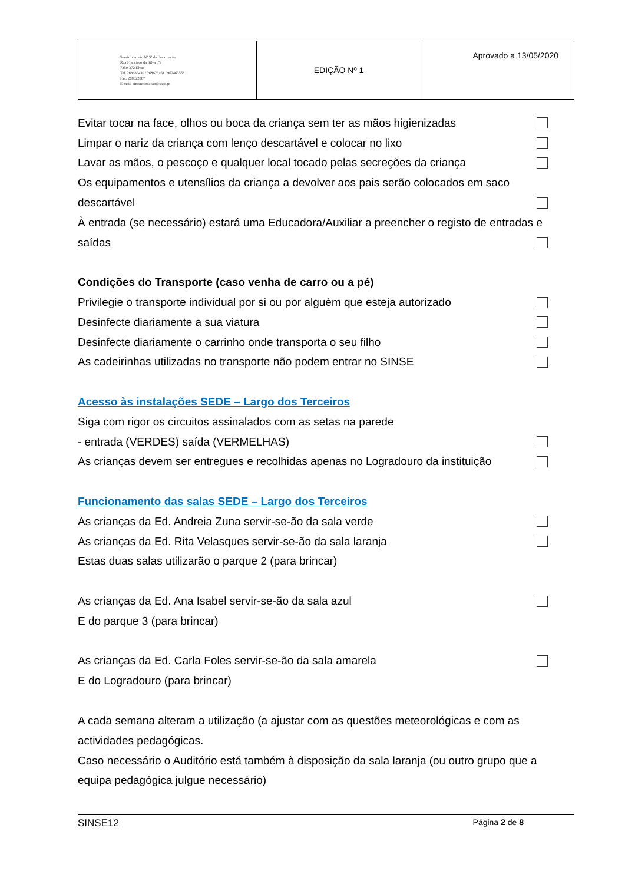| Semi-Internato Nª Sª da Encarnação Rua Francisco da Silva nº9 7350-272 Elvas Tel. 268636430 / 268623161 / 962463558 Fax. 268622867 E-mail: sinsencarnacao@sapo.pt | EDIÇÃO Nº 1 | Aprovado a 13/05/2020 |
Evitar tocar na face, olhos ou boca da criança sem ter as mãos higienizadas
Limpar o nariz da criança com lenço descartável e colocar no lixo
Lavar as mãos, o pescoço e qualquer local tocado pelas secreções da criança
Os equipamentos e utensílios da criança a devolver aos pais serão colocados em saco
descartável
À entrada (se necessário) estará uma Educadora/Auxiliar a preencher o registo de entradas e
saídas
Condições do Transporte (caso venha de carro ou a pé)
Privilegie o transporte individual por si ou por alguém que esteja autorizado
Desinfecte diariamente a sua viatura
Desinfecte diariamente o carrinho onde transporta o seu filho
As cadeirinhas utilizadas no transporte não podem entrar no SINSE
Acesso às instalações SEDE – Largo dos Terceiros
Siga com rigor os circuitos assinalados com as setas na parede
- entrada (VERDES) saída (VERMELHAS)
As crianças devem ser entregues e recolhidas apenas no Logradouro da instituição
Funcionamento das salas SEDE – Largo dos Terceiros
As crianças da Ed. Andreia Zuna servir-se-ão da sala verde
As crianças da Ed. Rita Velasques servir-se-ão da sala laranja
Estas duas salas utilizarão o parque 2 (para brincar)
As crianças da Ed. Ana Isabel servir-se-ão da sala azul
E do parque 3 (para brincar)
As crianças da Ed. Carla Foles servir-se-ão da sala amarela
E do Logradouro (para brincar)
A cada semana alteram a utilização (a ajustar com as questões meteorológicas e com as actividades pedagógicas.
Caso necessário o Auditório está também à disposição da sala laranja (ou outro grupo que a equipa pedagógica julgue necessário)
SINSE12 Página 2 de 8